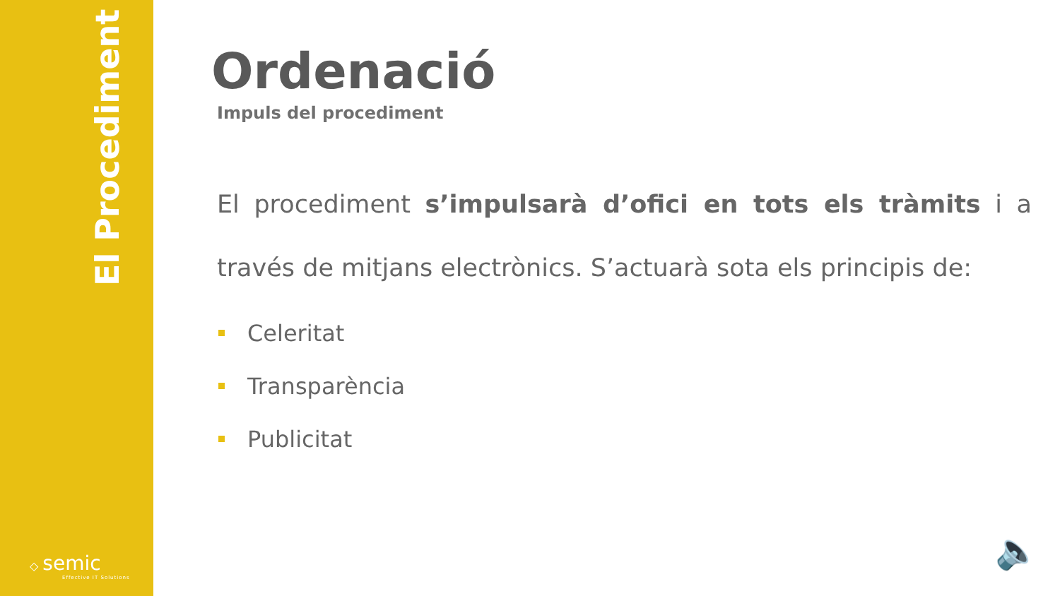El Procediment
◇ semic
Effective IT Solutions
Ordenació
Impuls del procediment
El procediment s’impulsarà d’ofici en tots els tràmits i a través de mitjans electrònics. S’actuarà sota els principis de:
Celeritat
Transparència
Publicitat
🔈